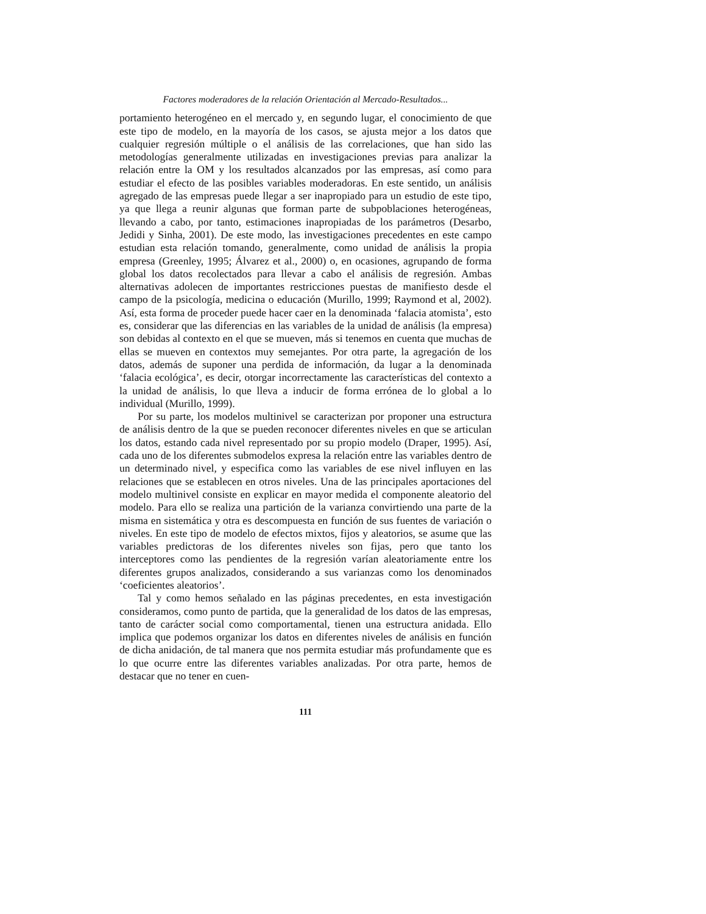Factores moderadores de la relación Orientación al Mercado-Resultados...
portamiento heterogéneo en el mercado y, en segundo lugar, el conocimiento de que este tipo de modelo, en la mayoría de los casos, se ajusta mejor a los datos que cualquier regresión múltiple o el análisis de las correlaciones, que han sido las metodologías generalmente utilizadas en investigaciones previas para analizar la relación entre la OM y los resultados alcanzados por las empresas, así como para estudiar el efecto de las posibles variables moderadoras. En este sentido, un análisis agregado de las empresas puede llegar a ser inapropiado para un estudio de este tipo, ya que llega a reunir algunas que forman parte de subpoblaciones heterogéneas, llevando a cabo, por tanto, estimaciones inapropiadas de los parámetros (Desarbo, Jedidi y Sinha, 2001). De este modo, las investigaciones precedentes en este campo estudian esta relación tomando, generalmente, como unidad de análisis la propia empresa (Greenley, 1995; Álvarez et al., 2000) o, en ocasiones, agrupando de forma global los datos recolectados para llevar a cabo el análisis de regresión. Ambas alternativas adolecen de importantes restricciones puestas de manifiesto desde el campo de la psicología, medicina o educación (Murillo, 1999; Raymond et al, 2002). Así, esta forma de proceder puede hacer caer en la denominada ‘falacia atomista’, esto es, considerar que las diferencias en las variables de la unidad de análisis (la empresa) son debidas al contexto en el que se mueven, más si tenemos en cuenta que muchas de ellas se mueven en contextos muy semejantes. Por otra parte, la agregación de los datos, además de suponer una perdida de información, da lugar a la denominada ‘falacia ecológica’, es decir, otorgar incorrectamente las características del contexto a la unidad de análisis, lo que lleva a inducir de forma errónea de lo global a lo individual (Murillo, 1999).
Por su parte, los modelos multinivel se caracterizan por proponer una estructura de análisis dentro de la que se pueden reconocer diferentes niveles en que se articulan los datos, estando cada nivel representado por su propio modelo (Draper, 1995). Así, cada uno de los diferentes submodelos expresa la relación entre las variables dentro de un determinado nivel, y especifica como las variables de ese nivel influyen en las relaciones que se establecen en otros niveles. Una de las principales aportaciones del modelo multinivel consiste en explicar en mayor medida el componente aleatorio del modelo. Para ello se realiza una partición de la varianza convirtiendo una parte de la misma en sistemática y otra es descompuesta en función de sus fuentes de variación o niveles. En este tipo de modelo de efectos mixtos, fijos y aleatorios, se asume que las variables predictoras de los diferentes niveles son fijas, pero que tanto los interceptores como las pendientes de la regresión varían aleatoriamente entre los diferentes grupos analizados, considerando a sus varianzas como los denominados ‘coeficientes aleatorios’.
Tal y como hemos señalado en las páginas precedentes, en esta investigación consideramos, como punto de partida, que la generalidad de los datos de las empresas, tanto de carácter social como comportamental, tienen una estructura anidada. Ello implica que podemos organizar los datos en diferentes niveles de análisis en función de dicha anidación, de tal manera que nos permita estudiar más profundamente que es lo que ocurre entre las diferentes variables analizadas. Por otra parte, hemos de destacar que no tener en cuen-
111